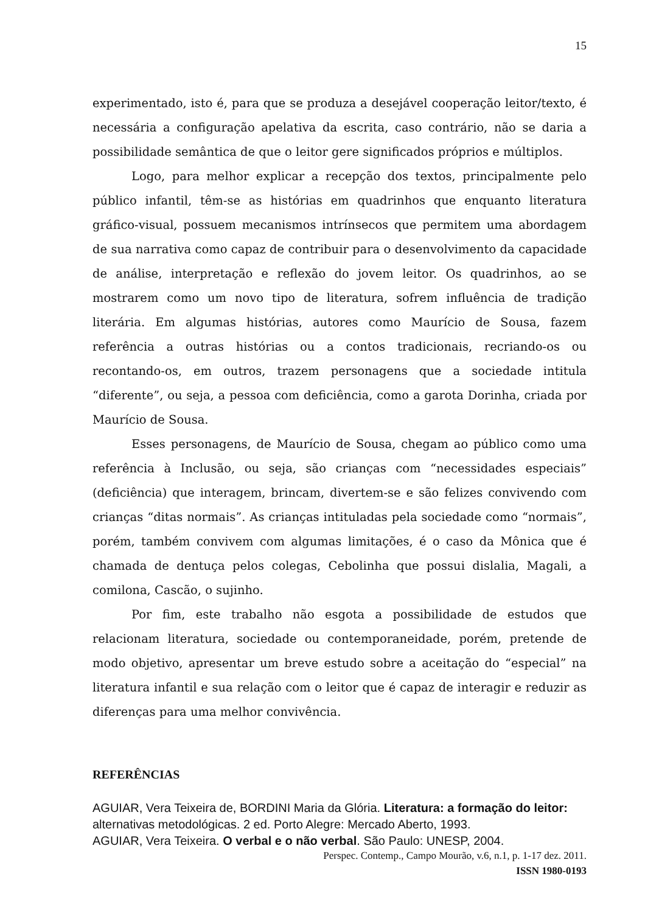15
experimentado, isto é, para que se produza a desejável cooperação leitor/texto, é necessária a configuração apelativa da escrita, caso contrário, não se daria a possibilidade semântica de que o leitor gere significados próprios e múltiplos.
Logo, para melhor explicar a recepção dos textos, principalmente pelo público infantil, têm-se as histórias em quadrinhos que enquanto literatura gráfico-visual, possuem mecanismos intrínsecos que permitem uma abordagem de sua narrativa como capaz de contribuir para o desenvolvimento da capacidade de análise, interpretação e reflexão do jovem leitor. Os quadrinhos, ao se mostrarem como um novo tipo de literatura, sofrem influência de tradição literária. Em algumas histórias, autores como Maurício de Sousa, fazem referência a outras histórias ou a contos tradicionais, recriando-os ou recontando-os, em outros, trazem personagens que a sociedade intitula “diferente”, ou seja, a pessoa com deficiência, como a garota Dorinha, criada por Maurício de Sousa.
Esses personagens, de Maurício de Sousa, chegam ao público como uma referência à Inclusão, ou seja, são crianças com “necessidades especiais” (deficiência) que interagem, brincam, divertem-se e são felizes convivendo com crianças “ditas normais”. As crianças intituladas pela sociedade como “normais”, porém, também convivem com algumas limitações, é o caso da Mônica que é chamada de dentuça pelos colegas, Cebolinha que possui dislalia, Magali, a comilona, Cascão, o sujinho.
Por fim, este trabalho não esgota a possibilidade de estudos que relacionam literatura, sociedade ou contemporaneidade, porém, pretende de modo objetivo, apresentar um breve estudo sobre a aceitação do “especial” na literatura infantil e sua relação com o leitor que é capaz de interagir e reduzir as diferenças para uma melhor convivência.
REFERÊNCIAS
AGUIAR, Vera Teixeira de, BORDINI Maria da Glória. Literatura: a formação do leitor: alternativas metodológicas. 2 ed. Porto Alegre: Mercado Aberto, 1993.
AGUIAR, Vera Teixeira. O verbal e o não verbal. São Paulo: UNESP, 2004.
Perspec. Contemp., Campo Mourão, v.6, n.1, p. 1-17 dez. 2011.
ISSN 1980-0193